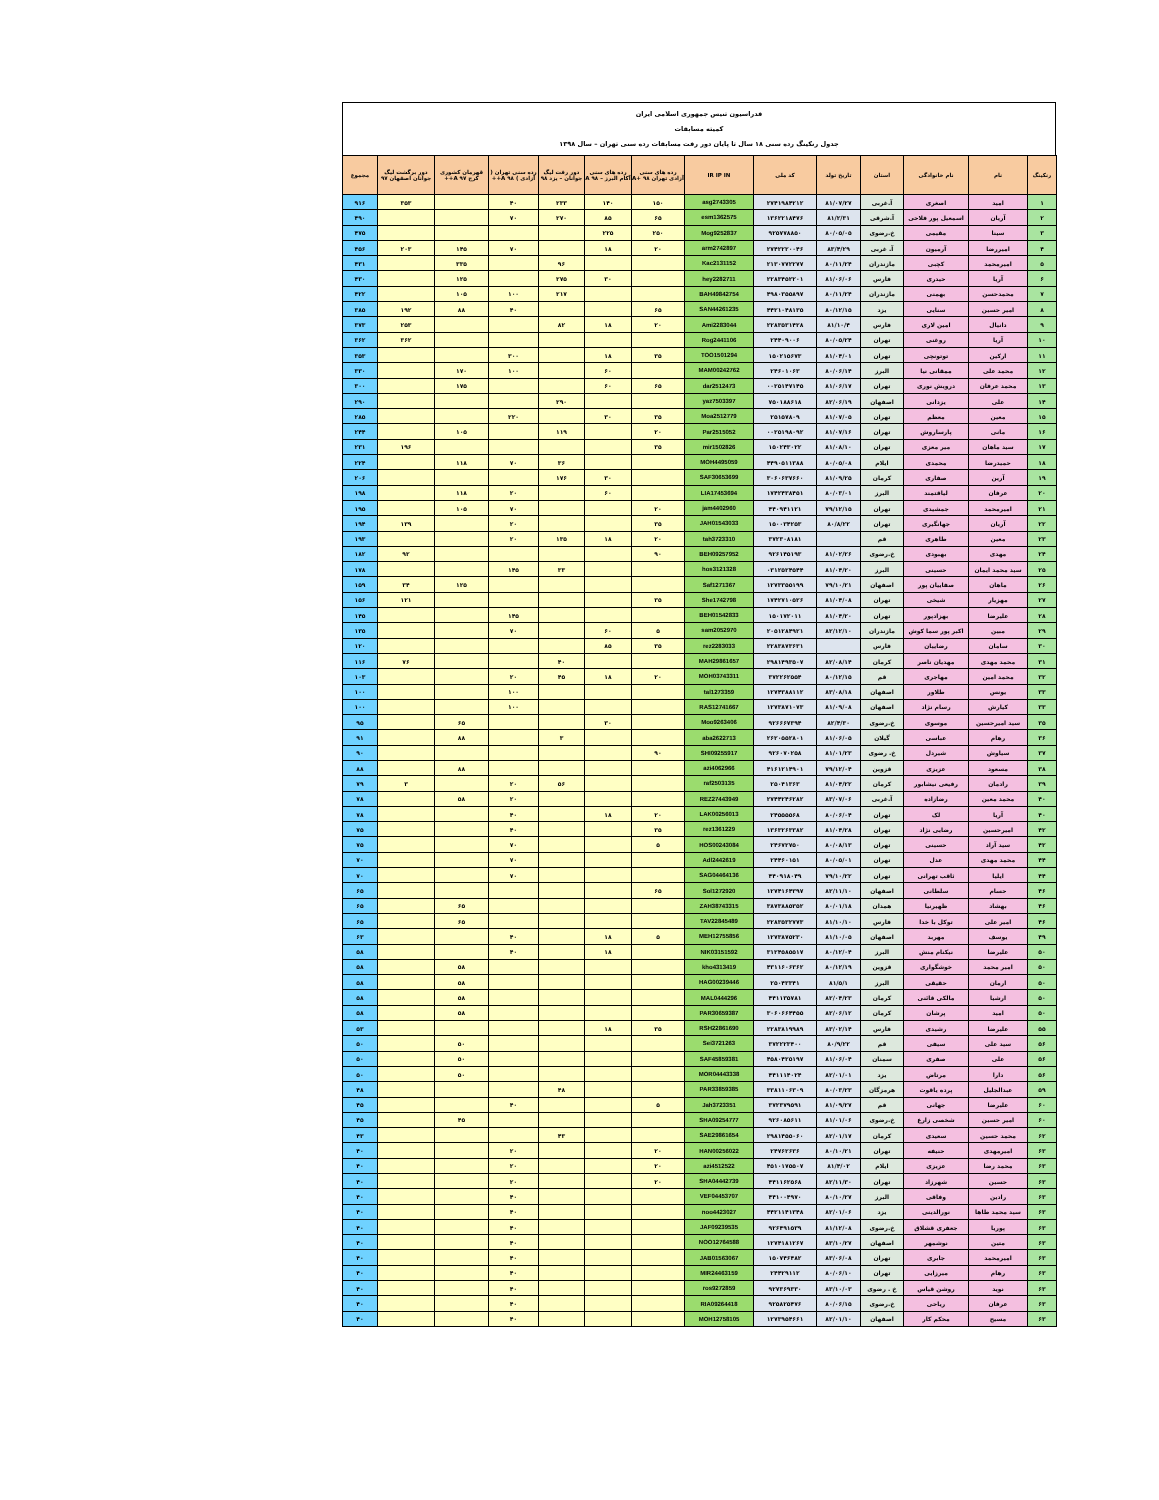فدراسیون تنیس جمهوری اسلامی ایران
کمیته مسابقات
جدول رنکینگ رده سنی ۱۸ سال تا پایان دور رفت مسابقات رده سنی تهران – سال ۱۳۹۸
| رنکینگ | نام | نام خانوادگی | استان | تاریخ تولد | کد ملی | IR IP IN | رده های سنی آزادی تهران ۹۸ +A | رده های سنی آکام البرز – ۹۸ A | دور رفت لیگ جوانان – یزد ۹۸ | رده سنی تهران ( آزادی ) ۹۸ A++ | قهرمان کشوری کرج ۹۷ A++ | دور برگشت لیگ جوانان اصفهان ۹۷ | مجموع |
| --- | --- | --- | --- | --- | --- | --- | --- | --- | --- | --- | --- | --- | --- |
| ۱ | امید | اصغری | آ.غربی | ۸۱/۰۷/۲۷ | ۲۷۴۱۹۸۴۲۱۲ | asg2743305 | ۱۵۰ | ۱۴۰ | ۲۳۳ | ۴۰ | | ۳۵۳ | ۹۱۶ |
| ۲ | آریان | اسمعیل پور فلاحی | آ.شرقی | ۸۱/۲/۳۱ | ۱۳۶۲۲۱۸۴۷۶ | esm1362575 | ۶۵ | ۸۵ | ۲۷۰ | ۷۰ | | | ۴۹۰ |
| ۳ | سینا | مقیمی | خ.رضوی | ۸۰/۰۵/۰۵ | ۹۲۵۷۷۸۸۵۰ | Mog9252837 | ۲۵۰ | ۲۲۵ | | | | | ۴۷۵ |
| ۴ | امیررضا | آرمیون | آ. غربی | ۸۳/۴/۲۹ | ۲۷۴۲۲۲۰۰۴۶ | arm2742897 | ۲۰ | ۱۸ | | ۷۰ | ۱۴۵ | ۲۰۳ | ۴۵۶ |
| ۵ | امیرمحمد | کچبی | مازندران | ۸۰/۱۱/۲۴ | ۲۱۳۰۷۷۲۲۷۷ | Kac2131152 | | | ۹۶ | | ۳۳۵ | | ۴۳۱ |
| ۶ | آریا | حیدری | فارس | ۸۱/۰۶/۰۶ | ۲۲۸۳۴۵۲۲۰۱ | hey2282711 | | ۳۰ | ۲۷۵ | | ۱۲۵ | | ۴۳۰ |
| ۷ | محمدحسن | بهمنی | مازندران | ۸۰/۱۱/۲۴ | ۴۹۸۰۳۵۵۸۹۷ | BAH49842754 | | | ۲۱۷ | ۱۰۰ | ۱۰۵ | | ۴۲۲ |
| ۸ | امیر حسین | سنایی | یزد | ۸۰/۱۲/۱۵ | ۴۴۲۱۰۴۸۱۳۵ | SAN44261235 | ۶۵ | | | ۴۰ | ۸۸ | ۱۹۲ | ۳۸۵ |
| ۹ | دانیال | امین لاری | فارس | ۸۱/۱۰/۴ | ۲۲۸۳۵۳۱۴۲۸ | Ami2283044 | ۲۰ | ۱۸ | ۸۲ | | | ۲۵۳ | ۳۷۳ |
| ۱۰ | آریا | روغنی | تهران | ۸۰/۰۵/۲۴ | ۲۴۴۰۹۰۰۶ | Rog2441106 | | | | | | ۳۶۲ | ۳۶۲ |
| ۱۱ | ارکین | توتونچی | تهران | ۸۱/۰۴/۰۱ | ۱۵۰۲۱۵۶۷۳ | TOO1501294 | ۳۵ | ۱۸ | | ۳۰۰ | | | ۳۵۳ |
| ۱۲ | محمد علی | ممقانی نیا | البرز | ۸۰/۰۶/۱۴ | ۲۴۶۰۱۰۶۳ | MAM00242762 | | ۶۰ | | ۱۰۰ | ۱۷۰ | | ۳۳۰ |
| ۱۳ | محمد عرفان | درویش نوری | تهران | ۸۱/۰۶/۱۷ | ۰۰۲۵۱۴۷۱۴۵ | dar2512473 | ۶۵ | ۶۰ | | | ۱۷۵ | | ۳۰۰ |
| ۱۴ | علی | یزدانی | اصفهان | ۸۲/۰۶/۱۹ | ۷۵۰۱۸۸۶۱۸ | yaz7503397 | | | ۲۹۰ | | | | ۲۹۰ |
| ۱۵ | معین | معظم | تهران | ۸۱/۰۷/۰۵ | ۲۵۱۵۷۸۰۹ | Moa2512779 | ۳۵ | ۳۰ | | ۲۲۰ | | | ۲۸۵ |
| ۱۶ | مانی | پارساروش | تهران | ۸۱/۰۷/۱۶ | ۰۰۲۵۱۹۸۰۹۲ | Par2515052 | ۲۰ | | ۱۱۹ | | ۱۰۵ | | ۲۴۴ |
| ۱۷ | سید ماهان | میر معزی | تهران | ۸۱/۰۸/۱۰ | ۱۵۰۲۴۳۰۲۲ | mir1502826 | ۳۵ | | | | | ۱۹۶ | ۲۳۱ |
| ۱۸ | حمیدرضا | محمدی | ایلام | ۸۰/۰۵/۰۸ | ۴۴۹۰۵۱۱۳۸۸ | MOH4495059 | | | ۳۶ | ۷۰ | ۱۱۸ | | ۲۲۴ |
| ۱۹ | آرین | صفاری | کرمان | ۸۱/۰۹/۲۵ | ۳۰۶۰۶۳۷۶۶۰ | SAF30653699 | | ۳۰ | ۱۷۶ | | | | ۲۰۶ |
| ۲۰ | عرفان | لیاقتمند | البرز | ۸۰/۰۳/۰۱ | ۱۷۴۲۴۳۸۴۵۱ | LIA17453694 | | ۶۰ | | ۲۰ | ۱۱۸ | | ۱۹۸ |
| ۲۱ | امیرمحمد | جمشیدی | تهران | ۷۹/۱۲/۱۵ | ۴۴۰۹۴۱۱۲۱ | jam4402960 | ۲۰ | | | ۷۰ | ۱۰۵ | | ۱۹۵ |
| ۲۲ | آریان | جهانگیری | تهران | ۸۰/۸/۲۲ | ۱۵۰۰۳۴۲۵۳ | JAH01543033 | ۳۵ | | | ۲۰ | | ۱۳۹ | ۱۹۴ |
| ۲۳ | معین | طاهری | قم | | ۳۷۲۳۰۸۱۸۱ | tah3723310 | ۲۰ | ۱۸ | ۱۳۵ | ۲۰ | | | ۱۹۳ |
| ۲۴ | مهدی | بهبودی | خ.رضوی | ۸۱/۰۲/۲۶ | ۹۲۶۱۴۵۱۹۳ | BEH09257952 | ۹۰ | | | | | ۹۲ | ۱۸۲ |
| ۲۵ | سید محمد ایمان | حسینی | البرز | ۸۱/۰۴/۲۰ | ۰۳۱۲۵۲۴۵۴۴ | hos3121328 | | | ۳۳ | ۱۴۵ | | | ۱۷۸ |
| ۲۶ | ماهان | صفاییان پور | اصفهان | ۷۹/۱۰/۲۱ | ۱۲۷۳۳۵۵۱۹۹ | Saf1271367 | | | | | ۱۲۵ | ۳۴ | ۱۵۹ |
| ۲۷ | مهزیار | شیخی | تهران | ۸۱/۰۴/۰۸ | ۱۷۴۲۷۱۰۵۲۶ | She1742798 | ۳۵ | | | | | ۱۲۱ | ۱۵۶ |
| ۲۸ | علیرضا | بهزادپور | تهران | ۸۱/۰۴/۲۰ | ۱۵۰۱۷۲۰۱۱ | BEH01542833 | | | | ۱۴۵ | | | ۱۴۵ |
| ۲۹ | مبین | اکبر پور سما کوش | مازندران | ۸۲/۱۲/۱۰ | ۲۰۵۱۲۸۴۹۲۱ | sam2052970 | ۵ | ۶۰ | | ۷۰ | | | ۱۳۵ |
| ۳۰ | سامان | رضاییان | فارس | | ۲۲۸۳۸۷۳۶۳۱ | rez2283033 | ۳۵ | ۸۵ | | | | | ۱۲۰ |
| ۳۱ | محمد مهدی | مهدیان ناصر | کرمان | ۸۲/۰۸/۱۴ | ۲۹۸۱۴۹۳۵۰۷ | MAH29861657 | | | ۴۰ | | | ۷۶ | ۱۱۶ |
| ۳۲ | محمد امین | مهاجری | قم | ۸۰/۱۲/۱۵ | ۳۷۲۲۶۲۵۵۴ | MOH03743311 | ۲۰ | ۱۸ | ۴۵ | ۲۰ | | | ۱۰۳ |
| ۳۳ | یونس | طلاور | اصفهان | ۸۳/۰۸/۱۸ | ۱۲۷۴۳۸۸۱۱۲ | tal1273359 | | | | ۱۰۰ | | | ۱۰۰ |
| ۳۳ | کیارش | رسام نژاد | اصفهان | ۸۱/۰۹/۰۸ | ۱۲۷۳۸۷۱۰۷۳ | RAS12741667 | | | | ۱۰۰ | | | ۱۰۰ |
| ۳۵ | سید امیرحسین | موسوی | خ.رضوی | ۸۲/۴/۳۰ | ۹۲۶۶۶۷۳۹۴ | Moo9263406 | | ۳۰ | | | ۶۵ | | ۹۵ |
| ۳۶ | رهام | عباسی | گیلان | ۸۱/۰۶/۰۵ | ۲۶۲۰۵۵۲۸۰۱ | aba2622713 | | | ۳ | | ۸۸ | | ۹۱ |
| ۳۷ | سیاوش | شیردل | خ. رضوی | ۸۱/۰۱/۲۳ | ۹۲۶۰۷۰۲۵۸ | SHI09255917 | ۹۰ | | | | | | ۹۰ |
| ۳۸ | مسعود | عزیزی | قزوین | ۷۹/۱۲/۰۴ | ۴۱۶۱۲۱۴۹۰۱ | azi4062966 | | | | | ۸۸ | | ۸۸ |
| ۳۹ | رادمان | رفیعی نیشابور | کرمان | ۸۱/۰۴/۲۲ | ۲۵۰۴۱۳۶۳ | raf2503135 | | | ۵۶ | ۲۰ | | ۳ | ۷۹ |
| ۴۰ | محمد معین | رضازاده | آ.غربی | ۸۳/۰۷/۰۶ | ۲۷۴۴۲۴۶۲۸۲ | REZ27443949 | | | | ۲۰ | ۵۸ | | ۷۸ |
| ۴۰ | آریا | لک | تهران | ۸۰/۰۶/۰۴ | ۲۴۵۵۵۵۶۸ | LAK00256013 | ۲۰ | ۱۸ | | ۴۰ | | | ۷۸ |
| ۴۲ | امیرحسین | رضایی نژاد | تهران | ۸۱/۰۴/۲۸ | ۱۳۶۳۲۶۳۳۸۲ | rez1361229 | ۳۵ | | | ۴۰ | | | ۷۵ |
| ۴۲ | سید آراد | حسینی | تهران | ۸۰/۰۸/۱۳ | ۲۴۶۷۲۷۵۰ | HOS00243084 | ۵ | | | ۷۰ | | | ۷۵ |
| ۴۴ | محمد مهدی | عدل | تهران | ۸۰/۰۵/۰۱ | ۲۴۴۶۰۱۵۱ | Adl2442619 | | | | ۷۰ | | | ۷۰ |
| ۴۴ | ایلیا | ثاقب تهرانی | تهران | ۷۹/۱۰/۲۲ | ۴۴۰۹۱۸۰۴۹ | SAG04464136 | | | | ۷۰ | | | ۷۰ |
| ۴۶ | حسام | سلطانی | اصفهان | ۸۲/۱۱/۱۰ | ۱۲۷۴۱۶۴۳۹۷ | Sol1272920 | ۶۵ | | | | | | ۶۵ |
| ۴۶ | بهشاد | ظهیرنیا | همدان | ۸۰/۰۱/۱۸ | ۳۸۷۳۸۸۵۳۵۲ | ZAH38743315 | | | | | ۶۵ | | ۶۵ |
| ۴۶ | امیر علی | توکل با خدا | فارس | ۸۱/۱۰/۱۰ | ۲۲۸۳۵۳۲۷۷۳ | TAV22845489 | | | | | ۶۵ | | ۶۵ |
| ۴۹ | یوسف | مهربد | اصفهان | ۸۱/۱۰/۰۵ | ۱۲۷۳۸۷۵۲۳۰ | MEH12755856 | ۵ | ۱۸ | | ۴۰ | | | ۶۳ |
| ۵۰ | علیرضا | نیکنام منش | البرز | ۸۰/۱۲/۰۴ | ۳۱۲۴۵۸۵۵۱۷ | NIK03151592 | | ۱۸ | | ۴۰ | | | ۵۸ |
| ۵۰ | امیر محمد | خوشگواری | قزوین | ۸۰/۱۲/۱۹ | ۴۳۱۱۶۰۶۳۶۲ | kho4313419 | | | | | ۵۸ | | ۵۸ |
| ۵۰ | ارمان | حقیقی | البرز | ۸۱/۵/۱ | ۲۵۰۴۳۳۴۱ | HAG00239446 | | | | | ۵۸ | | ۵۸ |
| ۵۰ | ارشیا | مالکی قائنی | کرمان | ۸۲/۰۴/۲۳ | ۴۴۱۱۳۵۷۸۱ | MAL0444296 | | | | | ۵۸ | | ۵۸ |
| ۵۰ | امید | پرشان | کرمان | ۸۲/۰۶/۱۲ | ۳۰۶۰۶۶۴۴۵۵ | PAR30659387 | | | | | ۵۸ | | ۵۸ |
| ۵۵ | علیرضا | رشیدی | فارس | ۸۳/۰۲/۱۴ | ۲۲۸۳۸۱۹۹۸۹ | RSH22861690 | ۳۵ | ۱۸ | | | | | ۵۳ |
| ۵۶ | سید علی | سیفی | قم | ۸۰/۹/۲۲ | ۳۷۲۲۲۳۴۰۰ | Sei3721263 | | | | | ۵۰ | | ۵۰ |
| ۵۶ | علی | صفری | سمنان | ۸۱/۰۶/۰۴ | ۴۵۸۰۴۲۵۱۹۷ | SAF45859381 | | | | | ۵۰ | | ۵۰ |
| ۵۶ | دارا | مرتاض | یزد | ۸۲/۰۱/۰۱ | ۴۴۱۱۱۴۰۲۴ | MOR04443338 | | | | | ۵۰ | | ۵۰ |
| ۵۹ | عبدالجلیل | پرده یاقوت | هرمزگان | ۸۰/۰۳/۲۳ | ۳۳۸۱۱۰۶۳۰۹ | PAR33859385 | | | ۴۸ | | | | ۴۸ |
| ۶۰ | علیرضا | جهانی | قم | ۸۱/۰۹/۲۷ | ۳۷۲۳۷۹۵۹۱ | Jah3723351 | ۵ | | | ۴۰ | | | ۴۵ |
| ۶۰ | امیر حسین | شخصی زارع | خ.رضوی | ۸۱/۰۱/۰۶ | ۹۲۶۰۸۵۶۱۱ | SHA09254777 | | | | | ۴۵ | | ۴۵ |
| ۶۲ | محمد حسین | سعیدی | کرمان | ۸۲/۰۱/۱۷ | ۲۹۸۱۴۵۵۰۶۰ | SAE29861654 | | | ۴۳ | | | | ۴۳ |
| ۶۳ | امیرمهدی | حنیفه | تهران | ۸۰/۱۰/۲۱ | ۲۴۷۶۲۶۳۶ | HAN00256022 | ۲۰ | | | ۲۰ | | | ۴۰ |
| ۶۳ | محمد رضا | عزیزی | ایلام | ۸۱/۴/۰۲ | ۴۵۱۰۱۷۵۵۰۷ | azi4512522 | ۲۰ | | | ۲۰ | | | ۴۰ |
| ۶۳ | حسین | شهرزاد | تهران | ۸۲/۱۱/۳۰ | ۴۴۱۱۶۲۵۶۸ | SHA04442739 | ۲۰ | | | ۲۰ | | | ۴۰ |
| ۶۳ | رادین | وفاقی | البرز | ۸۰/۱۰/۲۷ | ۴۴۱۰۰۴۹۷۰ | VEF04453707 | | | | ۴۰ | | | ۴۰ |
| ۶۳ | سید محمد طاها | نورالدینی | یزد | ۸۲/۰۱/۰۶ | ۴۴۲۱۱۴۱۳۴۸ | noo4423027 | | | | ۴۰ | | | ۴۰ |
| ۶۳ | پوریا | جعفری قشلاق | خ.رضوی | ۸۱/۱۲/۰۸ | ۹۲۶۴۹۱۵۳۹ | JAF09239535 | | | | ۴۰ | | | ۴۰ |
| ۶۳ | متین | نوشمهر | اصفهان | ۸۳/۱۰/۲۷ | ۱۲۷۴۱۸۱۲۶۷ | NOO12764588 | | | | ۴۰ | | | ۴۰ |
| ۶۳ | امیرمحمد | جابری | تهران | ۸۳/۰۶/۰۸ | ۱۵۰۷۴۶۴۸۲ | JAB01563067 | | | | ۴۰ | | | ۴۰ |
| ۶۳ | رهام | میرزایی | تهران | ۸۰/۰۶/۱۰ | ۲۴۴۲۹۱۱۲ | MIR24463159 | | | | ۴۰ | | | ۴۰ |
| ۶۳ | نوید | روشن قیاس | خ . رضوی | ۸۳/۱۰/۰۳ | ۹۲۷۳۶۹۳۳۰ | ros9272859 | | | | ۴۰ | | | ۴۰ |
| ۶۳ | عرفان | ریاحی | خ.رضوی | ۸۰/۰۶/۱۵ | ۹۲۵۸۲۵۴۷۶ | RIA09264418 | | | | ۴۰ | | | ۴۰ |
| ۶۳ | مسیح | محکم کار | اصفهان | ۸۲/۰۱/۱۰ | ۱۲۷۳۹۵۴۶۶۱ | MOH12758105 | | | | ۴۰ | | | ۴۰ |